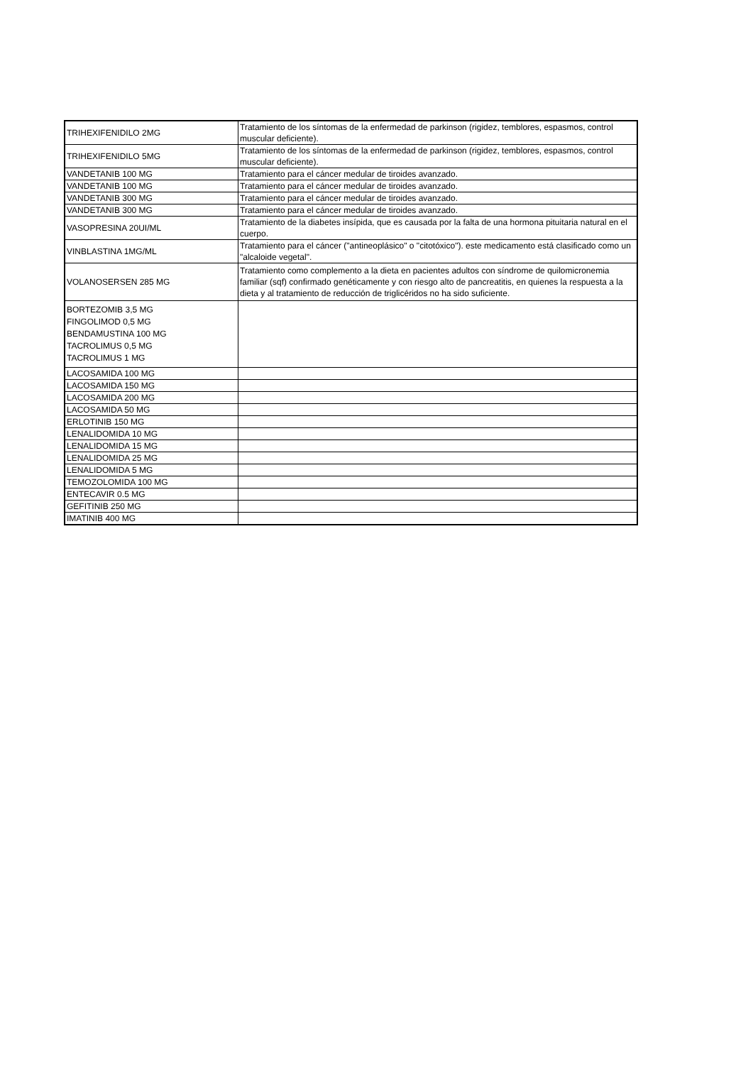| TRIHEXIFENIDILO 2MG | Tratamiento de los síntomas de la enfermedad de parkinson (rigidez, temblores, espasmos, control muscular deficiente). |
| TRIHEXIFENIDILO 5MG | Tratamiento de los síntomas de la enfermedad de parkinson (rigidez, temblores, espasmos, control muscular deficiente). |
| VANDETANIB 100 MG | Tratamiento para el cáncer medular de tiroides avanzado. |
| VANDETANIB 100 MG | Tratamiento para el cáncer medular de tiroides avanzado. |
| VANDETANIB 300 MG | Tratamiento para el cáncer medular de tiroides avanzado. |
| VANDETANIB 300 MG | Tratamiento para el cáncer medular de tiroides avanzado. |
| VASOPRESINA 20UI/ML | Tratamiento de la diabetes insípida, que es causada por la falta de una hormona pituitaria natural en el cuerpo. |
| VINBLASTINA 1MG/ML | Tratamiento para el cáncer ("antineoplásico" o "citotóxico"). este medicamento está clasificado como un "alcaloide vegetal". |
| VOLANOSERSEN 285 MG | Tratamiento como complemento a la dieta en pacientes adultos con síndrome de quilomicronemia familiar (sqf) confirmado genéticamente y con riesgo alto de pancreatitis, en quienes la respuesta a la dieta y al tratamiento de reducción de triglicéridos no ha sido suficiente. |
| BORTEZOMIB 3,5 MG FINGOLIMOD 0,5 MG BENDAMUSTINA 100 MG TACROLIMUS 0,5 MG TACROLIMUS 1 MG | |
| LACOSAMIDA 100 MG | |
| LACOSAMIDA 150 MG | |
| LACOSAMIDA 200 MG | |
| LACOSAMIDA 50 MG | |
| ERLOTINIB 150 MG | |
| LENALIDOMIDA 10 MG | |
| LENALIDOMIDA 15 MG | |
| LENALIDOMIDA 25 MG | |
| LENALIDOMIDA 5 MG | |
| TEMOZOLOMIDA 100 MG | |
| ENTECAVIR 0.5 MG | |
| GEFITINIB 250 MG | |
| IMATINIB 400 MG | |